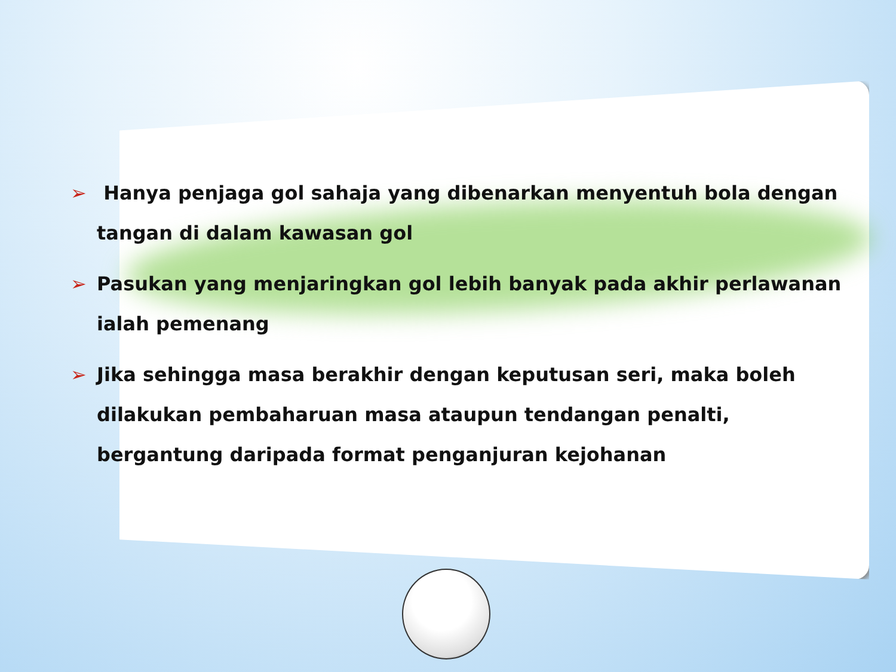➢ Hanya penjaga gol sahaja yang dibenarkan menyentuh bola dengan tangan di dalam kawasan gol
➢ Pasukan yang menjaringkan gol lebih banyak pada akhir perlawanan ialah pemenang
➢ Jika sehingga masa berakhir dengan keputusan seri, maka boleh dilakukan pembaharuan masa ataupun tendangan penalti, bergantung daripada format penganjuran kejohanan